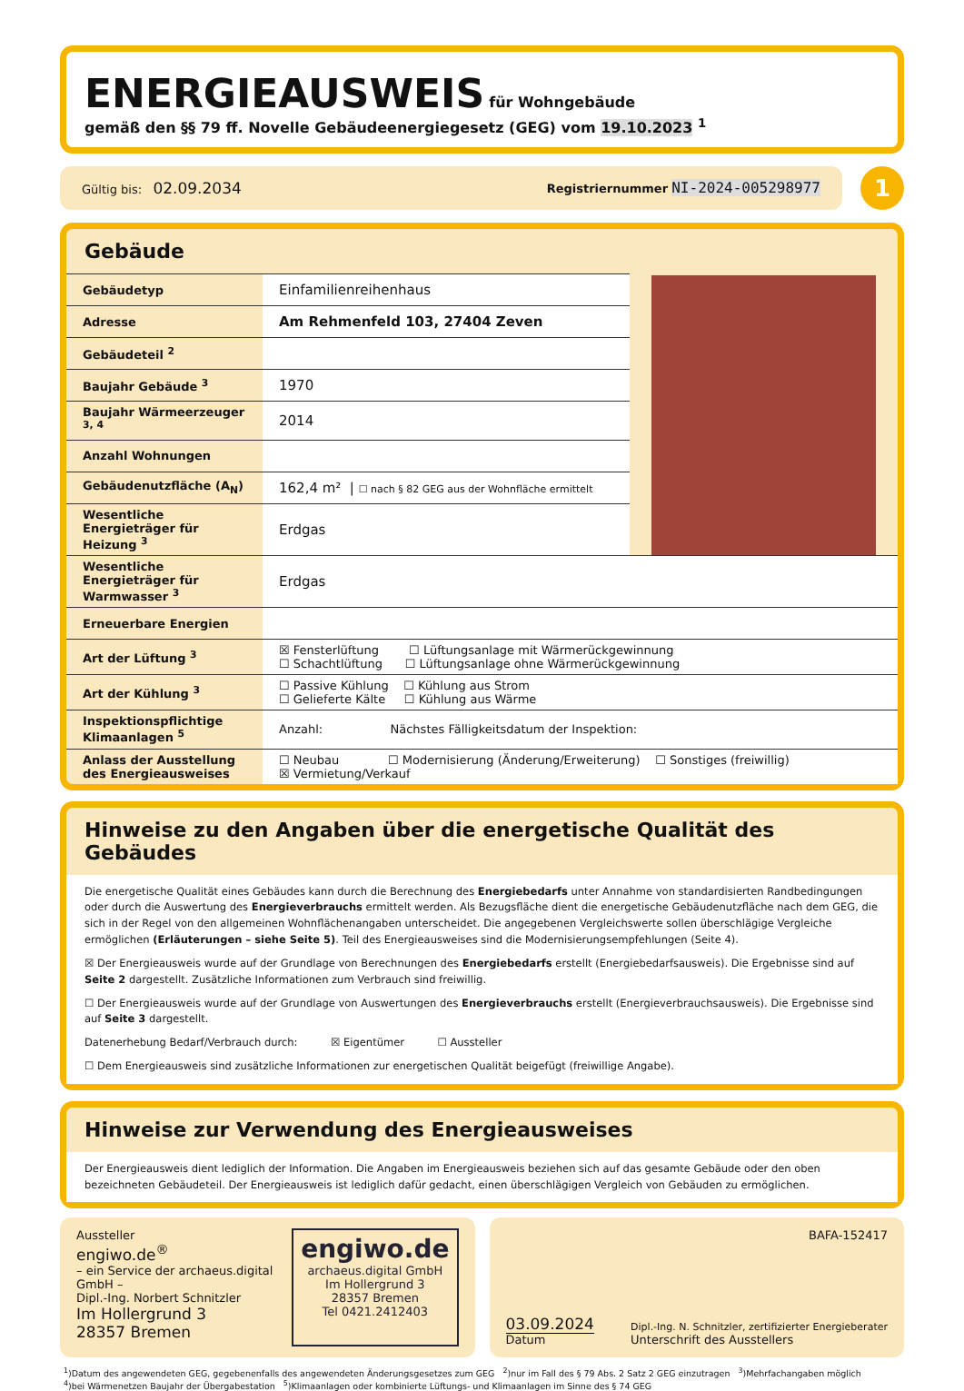ENERGIEAUSWEIS
für Wohngebäude
gemäß den §§ 79 ff. Novelle Gebäudeenergiegesetz (GEG) vom 19.10.2023 <sup>1</sup>
Gültig bis: 02.09.2034 Registriernummer NI-2024-005298977
1
Gebäude
| Gebäudetyp | Einfamilienreihenhaus |
| Adresse | Am Rehmenfeld 103, 27404 Zeven |
| Gebäudeteil <sup>2</sup> | |
| Baujahr Gebäude <sup>3</sup> | 1970 |
| Baujahr Wärmeerzeuger <sup>3, 4</sup> | 2014 |
| Anzahl Wohnungen | |
| Gebäudenutzfläche (A<sub>N</sub>) | 162,4 m² / ☐ nach § 82 GEG aus der Wohnfläche ermittelt |
| Wesentliche Energieträger für Heizung <sup>3</sup> | Erdgas |
| Wesentliche Energieträger für Warmwasser <sup>3</sup> | Erdgas |
| Erneuerbare Energien | |
| Art der Lüftung <sup>3</sup> | ☒ Fensterlüftung ☐ Lüftungsanlage mit Wärmerückgewinnung ☐ Schachtlüftung ☐ Lüftungsanlage ohne Wärmerückgewinnung |
| Art der Kühlung <sup>3</sup> | ☐ Passive Kühlung ☐ Kühlung aus Strom ☐ Gelieferte Kälte ☐ Kühlung aus Wärme |
| Inspektionspflichtige Klimaanlagen <sup>5</sup> | Anzahl: Nächstes Fälligkeitsdatum der Inspektion: |
| Anlass der Ausstellung des Energieausweises | ☐ Neubau ☐ Modernisierung (Änderung/Erweiterung) ☐ Sonstiges (freiwillig) ☒ Vermietung/Verkauf |
Hinweise zu den Angaben über die energetische Qualität des Gebäudes
Die energetische Qualität eines Gebäudes kann durch die Berechnung des Energiebedarfs unter Annahme von standardisierten Randbedingungen oder durch die Auswertung des Energieverbrauchs ermittelt werden. Als Bezugsfläche dient die energetische Gebäudenutzfläche nach dem GEG, die sich in der Regel von den allgemeinen Wohnflächenangaben unterscheidet. Die angegebenen Vergleichswerte sollen überschlägige Vergleiche ermöglichen (Erläuterungen – siehe Seite 5). Teil des Energieausweises sind die Modernisierungsempfehlungen (Seite 4).
☒ Der Energieausweis wurde auf der Grundlage von Berechnungen des Energiebedarfs erstellt (Energiebedarfsausweis). Die Ergebnisse sind auf Seite 2 dargestellt. Zusätzliche Informationen zum Verbrauch sind freiwillig.
☐ Der Energieausweis wurde auf der Grundlage von Auswertungen des Energieverbrauchs erstellt (Energieverbrauchsausweis). Die Ergebnisse sind auf Seite 3 dargestellt.
Datenerhebung Bedarf/Verbrauch durch: ☒ Eigentümer ☐ Aussteller
☐ Dem Energieausweis sind zusätzliche Informationen zur energetischen Qualität beigefügt (freiwillige Angabe).
Hinweise zur Verwendung des Energieausweises
Der Energieausweis dient lediglich der Information. Die Angaben im Energieausweis beziehen sich auf das gesamte Gebäude oder den oben bezeichneten Gebäudeteil. Der Energieausweis ist lediglich dafür gedacht, einen überschlägigen Vergleich von Gebäuden zu ermöglichen.
Aussteller
engiwo.de<sup>®</sup>
– ein Service der archaeus.digital GmbH –
Dipl.-Ing. Norbert Schnitzler
Im Hollergrund 3
28357 Bremen
engiwo.de
archaeus.digital GmbH
Im Hollergrund 3
28357 Bremen
Tel 0421.2412403
BAFA-152417
03.09.2024
Datum
Dipl.-Ing. N. Schnitzler, zertifizierter Energieberater
Unterschrift des Ausstellers
<sup>1</sup>)Datum des angewendeten GEG, gegebenenfalls des angewendeten Änderungsgesetzes zum GEG <sup>2</sup>)nur im Fall des § 79 Abs. 2 Satz 2 GEG einzutragen <sup>3</sup>)Mehrfachangaben möglich
<sup>4</sup>)bei Wärmenetzen Baujahr der Übergabestation <sup>5</sup>)Klimaanlagen oder kombinierte Lüftungs- und Klimaanlagen im Sinne des § 74 GEG